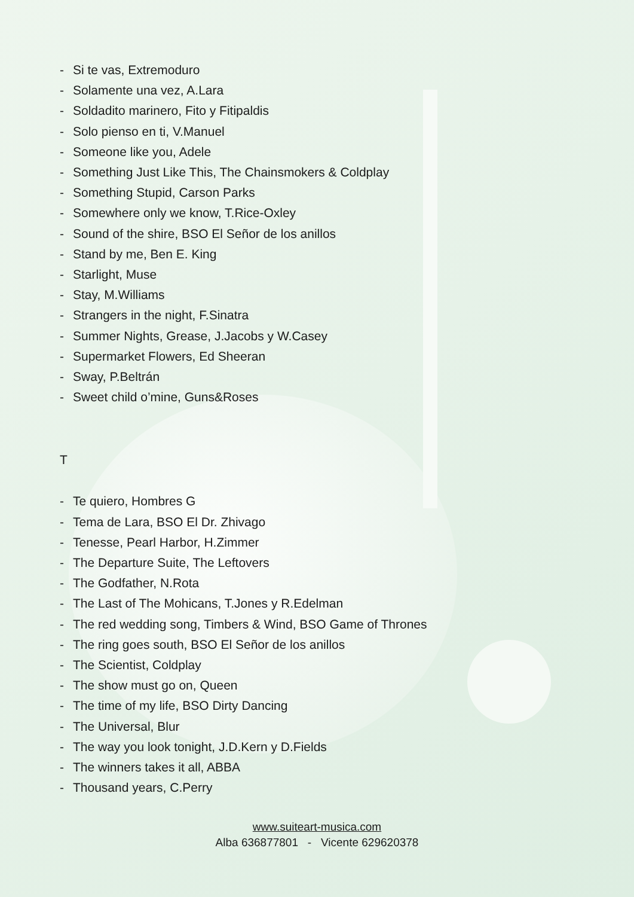- Si te vas, Extremoduro
- Solamente una vez, A.Lara
- Soldadito marinero, Fito y Fitipaldis
- Solo pienso en ti, V.Manuel
- Someone like you, Adele
- Something Just Like This, The Chainsmokers & Coldplay
- Something Stupid, Carson Parks
- Somewhere only we know, T.Rice-Oxley
- Sound of the shire, BSO El Señor de los anillos
- Stand by me, Ben E. King
- Starlight, Muse
- Stay, M.Williams
- Strangers in the night, F.Sinatra
- Summer Nights, Grease, J.Jacobs y W.Casey
- Supermarket Flowers, Ed Sheeran
- Sway, P.Beltrán
- Sweet child o’mine, Guns&Roses
T
- Te quiero, Hombres G
- Tema de Lara, BSO El Dr. Zhivago
- Tenesse, Pearl Harbor, H.Zimmer
- The Departure Suite, The Leftovers
- The Godfather, N.Rota
- The Last of The Mohicans, T.Jones y R.Edelman
- The red wedding song, Timbers & Wind, BSO Game of Thrones
- The ring goes south, BSO El Señor de los anillos
- The Scientist, Coldplay
- The show must go on, Queen
- The time of my life, BSO Dirty Dancing
- The Universal, Blur
- The way you look tonight, J.D.Kern y D.Fields
- The winners takes it all, ABBA
- Thousand years, C.Perry
www.suiteart-musica.com
Alba 636877801 - Vicente 629620378